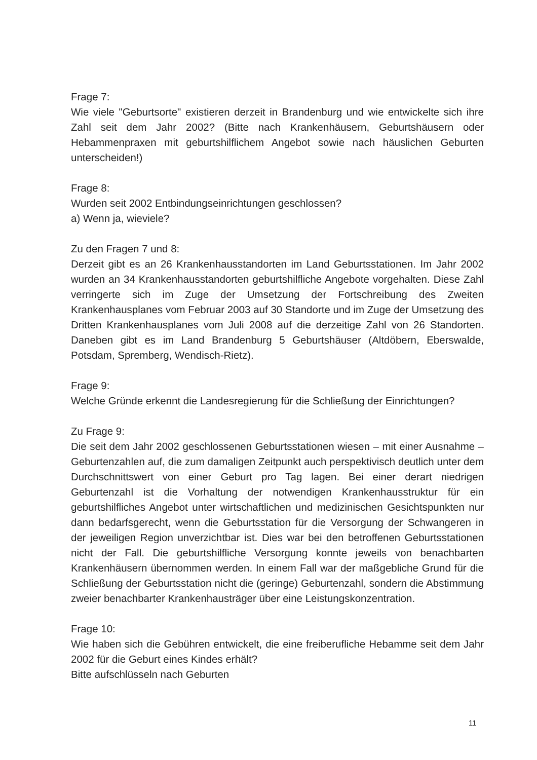Frage 7:
Wie viele "Geburtsorte" existieren derzeit in Brandenburg und wie entwickelte sich ihre Zahl seit dem Jahr 2002? (Bitte nach Krankenhäusern, Geburtshäusern oder Hebammenpraxen mit geburtshilflichem Angebot sowie nach häuslichen Geburten unterscheiden!)
Frage 8:
Wurden seit 2002 Entbindungseinrichtungen geschlossen?
a) Wenn ja, wieviele?
Zu den Fragen 7 und 8:
Derzeit gibt es an 26 Krankenhausstandorten im Land Geburtsstationen. Im Jahr 2002 wurden an 34 Krankenhausstandorten geburtshilfliche Angebote vorgehalten. Diese Zahl verringerte sich im Zuge der Umsetzung der Fortschreibung des Zweiten Krankenhausplanes vom Februar 2003 auf 30 Standorte und im Zuge der Umsetzung des Dritten Krankenhausplanes vom Juli 2008 auf die derzeitige Zahl von 26 Standorten. Daneben gibt es im Land Brandenburg 5 Geburtshäuser (Altdöbern, Eberswalde, Potsdam, Spremberg, Wendisch-Rietz).
Frage 9:
Welche Gründe erkennt die Landesregierung für die Schließung der Einrichtungen?
Zu Frage 9:
Die seit dem Jahr 2002 geschlossenen Geburtsstationen wiesen – mit einer Ausnahme – Geburtenzahlen auf, die zum damaligen Zeitpunkt auch perspektivisch deutlich unter dem Durchschnittswert von einer Geburt pro Tag lagen. Bei einer derart niedrigen Geburtenzahl ist die Vorhaltung der notwendigen Krankenhausstruktur für ein geburtshilfliches Angebot unter wirtschaftlichen und medizinischen Gesichtspunkten nur dann bedarfsgerecht, wenn die Geburtsstation für die Versorgung der Schwangeren in der jeweiligen Region unverzichtbar ist. Dies war bei den betroffenen Geburtsstationen nicht der Fall. Die geburtshilfliche Versorgung konnte jeweils von benachbarten Krankenhäusern übernommen werden. In einem Fall war der maßgebliche Grund für die Schließung der Geburtsstation nicht die (geringe) Geburtenzahl, sondern die Abstimmung zweier benachbarter Krankenhausträger über eine Leistungskonzentration.
Frage 10:
Wie haben sich die Gebühren entwickelt, die eine freiberufliche Hebamme seit dem Jahr 2002 für die Geburt eines Kindes erhält?
Bitte aufschlüsseln nach Geburten
11